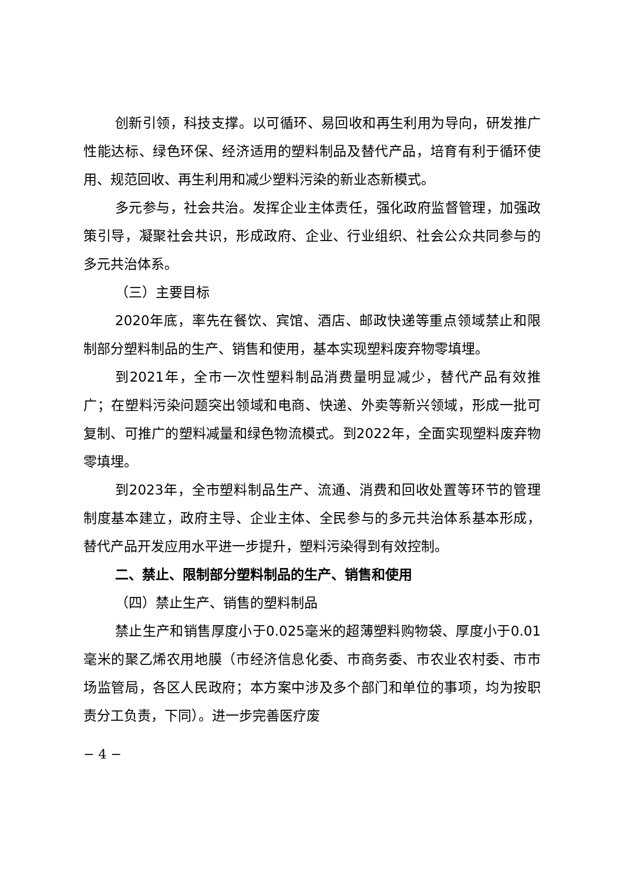创新引领，科技支撑。以可循环、易回收和再生利用为导向，研发推广性能达标、绿色环保、经济适用的塑料制品及替代产品，培育有利于循环使用、规范回收、再生利用和减少塑料污染的新业态新模式。
多元参与，社会共治。发挥企业主体责任，强化政府监督管理，加强政策引导，凝聚社会共识，形成政府、企业、行业组织、社会公众共同参与的多元共治体系。
（三）主要目标
2020年底，率先在餐饮、宾馆、酒店、邮政快递等重点领域禁止和限制部分塑料制品的生产、销售和使用，基本实现塑料废弃物零填埋。
到2021年，全市一次性塑料制品消费量明显减少，替代产品有效推广；在塑料污染问题突出领域和电商、快递、外卖等新兴领域，形成一批可复制、可推广的塑料减量和绿色物流模式。到2022年，全面实现塑料废弃物零填埋。
到2023年，全市塑料制品生产、流通、消费和回收处置等环节的管理制度基本建立，政府主导、企业主体、全民参与的多元共治体系基本形成，替代产品开发应用水平进一步提升，塑料污染得到有效控制。
二、禁止、限制部分塑料制品的生产、销售和使用
（四）禁止生产、销售的塑料制品
禁止生产和销售厚度小于0.025毫米的超薄塑料购物袋、厚度小于0.01毫米的聚乙烯农用地膜（市经济信息化委、市商务委、市农业农村委、市市场监管局，各区人民政府；本方案中涉及多个部门和单位的事项，均为按职责分工负责，下同）。进一步完善医疗废
− 4 −